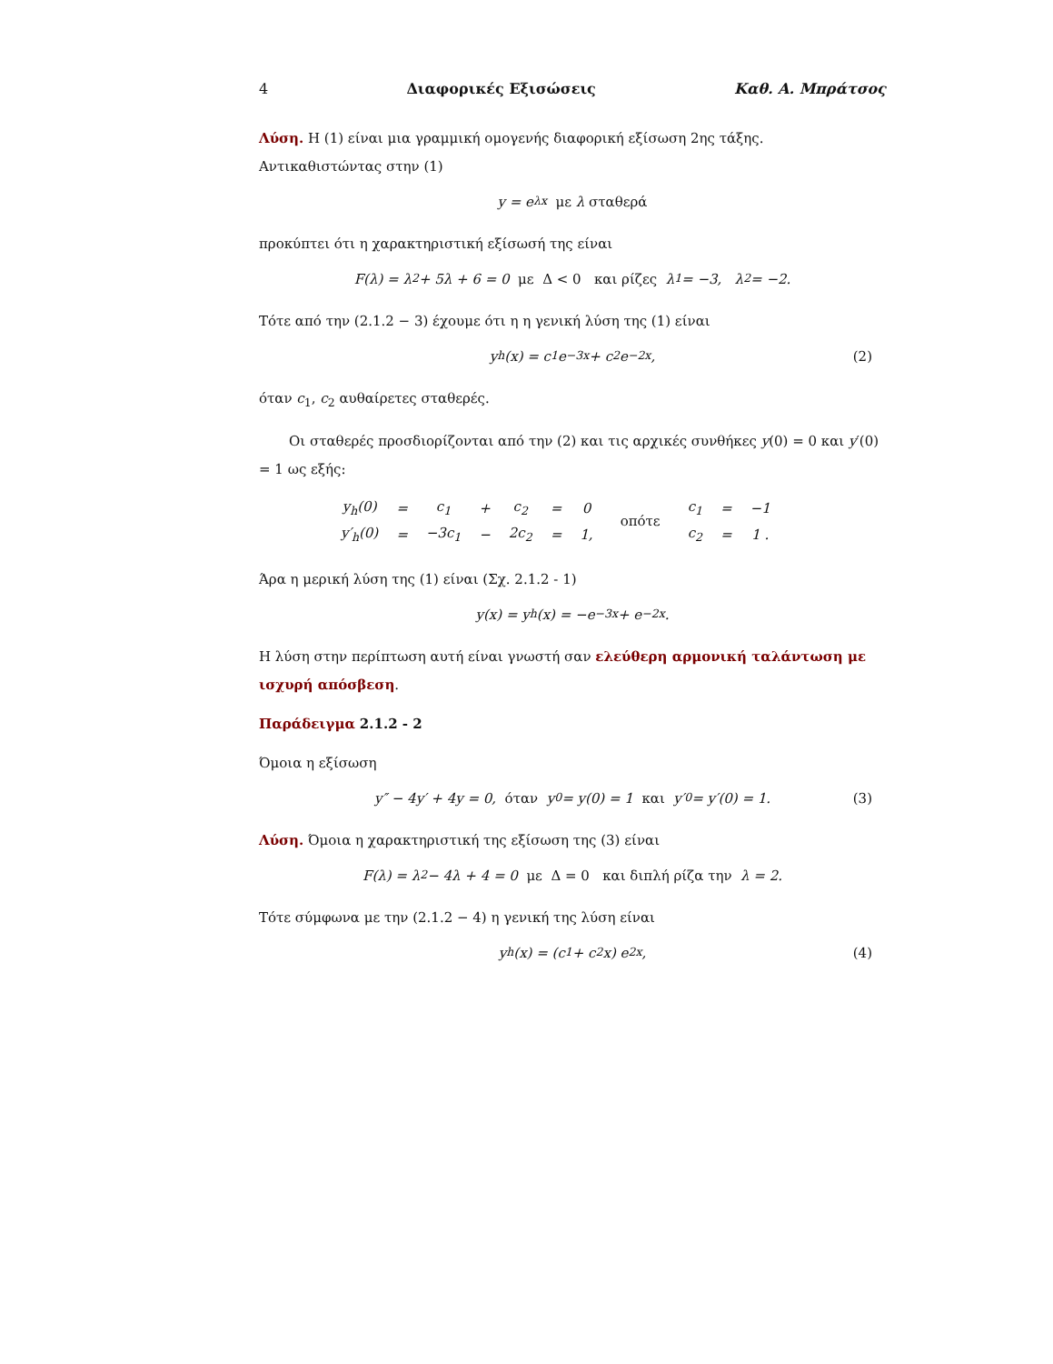4 Διαφορικές Εξισώσεις Καθ. Α. Μπράτσος
Λύση. Η (1) είναι μια γραμμική ομογενής διαφορική εξίσωση 2ης τάξης. Αντικαθιστώντας στην (1)
y = e<sup>λx</sup> με λ σταθερά
προκύπτει ότι η χαρακτηριστική εξίσωσή της είναι
F(λ) = λ<sup>2</sup> + 5λ + 6 = 0 με Δ < 0 και ρίζες λ<sub>1</sub> = −3, λ<sub>2</sub> = −2.
Τότε από την (2.1.2 − 3) έχουμε ότι η η γενική λύση της (1) είναι
y<sub>h</sub>(x) = c<sub>1</sub> e<sup>−3x</sup> + c<sub>2</sub> e<sup>−2x</sup>, (2)
όταν c<sub>1</sub>, c<sub>2</sub> αυθαίρετες σταθερές.
Οι σταθερές προσδιορίζονται από την (2) και τις αρχικές συνθήκες y(0) = 0 και y′(0) = 1 ως εξής:
| y<sub>h</sub>(0) | = | c<sub>1</sub> | + | c<sub>2</sub> | = | 0 | οπότε | c<sub>1</sub> | = | −1 |
| y′<sub>h</sub>(0) | = | −3c<sub>1</sub> | − | 2c<sub>2</sub> | = | 1, | | c<sub>2</sub> | = | 1 . |
Άρα η μερική λύση της (1) είναι (Σχ. 2.1.2 - 1)
y(x) = y<sub>h</sub>(x) = −e<sup>−3x</sup> + e<sup>−2x</sup>.
Η λύση στην περίπτωση αυτή είναι γνωστή σαν ελεύθερη αρμονική ταλάντωση με ισχυρή απόσβεση.
Παράδειγμα 2.1.2 - 2
Όμοια η εξίσωση
y″ − 4y′ + 4y = 0, όταν y<sub>0</sub> = y(0) = 1 και y′<sub>0</sub> = y′(0) = 1. (3)
Λύση. Όμοια η χαρακτηριστική της εξίσωση της (3) είναι
F(λ) = λ<sup>2</sup> − 4λ + 4 = 0 με Δ = 0 και διπλή ρίζα την λ = 2.
Τότε σύμφωνα με την (2.1.2 − 4) η γενική της λύση είναι
y<sub>h</sub>(x) = (c<sub>1</sub> + c<sub>2</sub> x) e<sup>2x</sup>, (4)